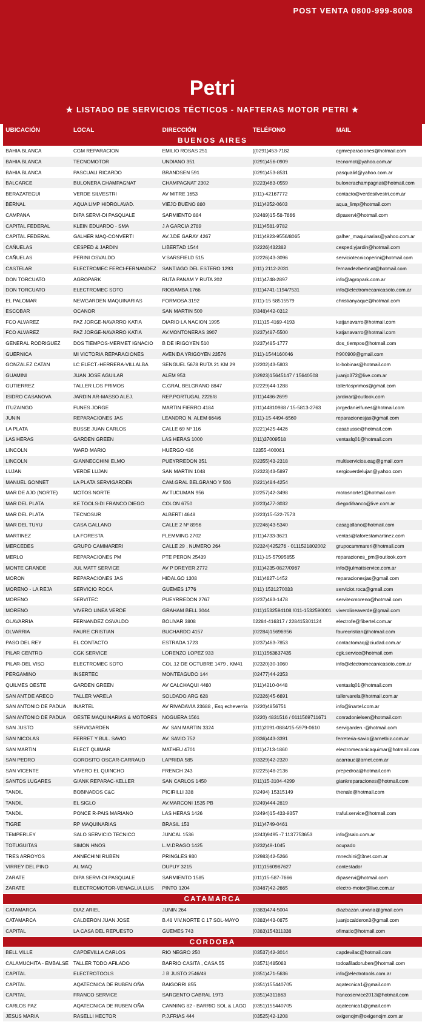POST VENTA 0800-999-8008
Petri
★ LISTADO DE SERVICIOS TÉCTICOS - NAFTERAS MOTOR PETRI ★
| UBICACIÓN | LOCAL | DIRECCIÓN | TELÉFONO | MAIL |
| --- | --- | --- | --- | --- |
| BUENOS AIRES | | | | |
| BAHIA BLANCA | CGM REPARACION | EMILIO ROSAS 251 | ((0291)453-7182 | cgmreparaciones@hotmail.com |
| BAHIA BLANCA | TECNOMOTOR | UNDIANO 351 | (0291)456-0909 | tecnomot@yahoo.com.ar |
| BAHIA BLANCA | PASCUALI RICARDO | BRANDSEN 591 | (0291)453-8531 | pasqualirl@yahoo.com.ar |
| BALCARCE | BULONERA CHAMPAGNAT | CHAMPAGNAT 2302 | (0223)463-0559 | bulonerachampagnat@hotmail.com |
| BERAZATEGUI | VERDE SILVESTRI | AV MITRE 1653 | (011)-42167772 | contacto@verdesilvestri.com.ar |
| BERNAL | AQUA LIMP HIDROLAVAD. | VIEJO BUENO 880 | (011)4252-0603 | aqua_limp@hotmail.com |
| CAMPANA | DIPA SERVI-DI PASQUALE | SARMIENTO 884 | (02489)15-58-7666 | dipaservi@hotmail.com |
| CAPITAL FEDERAL | KLEIN EDUARDO - SMA | J A GARCIA 2789 | (011)4581-9782 | |
| CAPITAL FEDERAL | GALHER MAQ-CONVERTI | AV.J.DE GARAY 4267 | (011)4923-9556/8065 | galher_maquinarias@yahoo.com.ar |
| CAÑUELAS | CESPED & JARDIN | LIBERTAD 1544 | (02226)432382 | cesped.yjardin@hotmail.com |
| CAÑUELAS | PERINI OSVALDO | V.SARSFIELD 515 | (02226)43-3096 | serviciotecnicoperini@hotmail.com |
| CASTELAR | ELECTROMEC FERCI-FERNANDEZ | SANTIAGO DEL ESTERO 1293 | (011) 2112-2031 | fernandezbertinat@hotmail.com |
| DON TORCUATO | AGROPARK | RUTA PANAM Y RUTA 202 | (011)4748-2897 | info@agropark.com.ar |
| DON TORCUATO | ELECTROMEC SOTO | RIOBAMBA 1766 | (011)4741-1194/7531 | info@electromecanicasoto.com.ar |
| EL PALOMAR | NEWGARDEN MAQUINARIAS | FORMOSA 3192 | (011)-15 58515579 | christianyaque@hotmail.com |
| ESCOBAR | OCANOR | SAN MARTIN 500 | (0348)442-0312 | |
| FCO ALVAREZ | PAZ JORGE-NAVARRO KATIA | DIARIO LA NACION 1995 | (011)15-4169-4193 | katjanavarro@hotmail.com |
| FCO ALVAREZ | PAZ JORGE-NAVARRO KATIA | AV.MONTONERAS 3907 | (0237)487-5500 | katjanavarro@hotmail.com |
| GENERAL RODRIGUEZ | DOS TIEMPOS-MERMET IGNACIO | B DE IRIGOYEN 510 | (0237)485-1777 | dos_tiempos@hotmail.com |
| GUERNICA | MI VICTORIA REPARACIONES | AVENIDA YRIGOYEN 23576 | (011)-1544160046 | fr900909@gmail.com |
| GONZALEZ CATAN | LC ELECT.-HERRERA-VILLALBA | SENGUEL 5678 RUTA 21 KM 29 | (02202)43-5803 | lc-bobinas@hotmail.com |
| GUAMINI | JUAN JOSE AGUILAR | ALEM 953 | (02923)15645147 / 15640508 | juanjo372@live.com.ar |
| GUTIERREZ | TALLER LOS PRIMOS | C.GRAL BELGRANO 8847 | (02229)44-1288 | tallerlosprimos@gmail.com |
| ISIDRO CASANOVA | JARDIN AR-MASSO ALEJ. | REP.PORTUGAL 2226/8 | (011)4486-2699 | jardinar@outlook.com |
| ITUZAINGO | FUNES JORGE | MARTIN FIERRO 4184 | (011)44810988 / 15-5813-2763 | jorgedanielfunes@hotmail.com |
| JUNIN | REPARACIONES JAS | LEANDRO N. ALEM 664/6 | (011)-15-4494-6560 | reparacionesjas@gmail.com |
| LA PLATA | BUSSE JUAN CARLOS | CALLE 69 Nº 116 | (0221)425-4426 | casabusse@hotmail.com |
| LAS HERAS | GARDEN GREEN | LAS HERAS 1000 | (011)37009518 | ventaslq01@hotmail.com |
| LINCOLN | WARD MARIO | HUERGO 436 | 02355-400061 | |
| LINCOLN | GIANNECCHINI ELMO | PUEYRREDON 351 | (02355)43-2318 | multiservicios.eag@gmail.com |
| LUJAN | VERDE LUJAN | SAN MARTIN 1048 | (02323)43-5897 | sergioverdelujan@yahoo.com |
| MANUEL GONNET | LA PLATA SERVIGARDEN | CAM.GRAL BELGRANO Y 506 | (0221)484-4254 | |
| MAR DE AJO (NORTE) | MOTOS NORTE | AV.TUCUMAN 956 | (02257)42-3498 | motosnorte1@hotmail.com |
| MAR DEL PLATA | KE TOOLS-DI FRANCO DIEGO | COLON 6750 | (0223)477-3032 | diegodifranco@live.com.ar |
| MAR DEL PLATA | TECNOSUR | ALBERTI 4648 | (0223)15-522-7573 | |
| MAR DEL TUYU | CASA GALLANO | CALLE 2 Nº 8956 | (02246)43-5340 | casagallano@hotmail.com |
| MARTINEZ | LA FORESTA | FLEMMING 2702 | (011)4733-3621 | ventas@laforestamartinez.com |
| MERCEDES | GRUPO CAMMARERI | CALLE 29 , NUMERO 264 | (02324)425276 - 0111521802002 | grupocammareri@hotmail.com |
| MERLO | REPARACIONES PM | PTE PERON 25439 | (011)-15-57995855 | reparaciones_pm@outlook.com |
| MONTE GRANDE | JUL MATT SERVICE | AV P DREYER 2772 | (011)4235-0827/0967 | info@julmattservice.com.ar |
| MORON | REPARACIONES JAS | HIDALGO 1308 | (011)4627-1452 | reparacionesjas@gmail.com |
| MORENO - LA REJA | SERVICIO ROCA | GUEMES 1776 | (011) 1531270033 | serviciot.roca@gmail.com |
| MORENO | SERVITEC | PUEYRREDON 2767 | (0237)463-1478 | servitecmoreno@hotmail.com |
| MORENO | VIVERO LINEA VERDE | GRAHAM BELL 3044 | (011)1532594108 /011-1532590001 | viverolineaverde@gmail.com |
| OLAVARRIA | FERNANDEZ OSVALDO | BOLIVAR 3808 | 02284-416317 / 228415301124 | electrofe@fibertel.com.ar |
| OLVARRIA | FAURE CRISTIAN | BUCHARDO 4157 | (02284)15696956 | faurecristian@hotmail.com |
| PASO DEL REY | EL CONTACTO | ESTRADA 1723 | (0237)463-7853 | contactomaq@ciudad.com.ar |
| PILAR CENTRO | CGK SERVICE | LORENZO LOPEZ 933 | (011)1563637435 | cgk.service@hotmail.com |
| PILAR-DEL VISO | ELECTROMEC SOTO | COL.12 DE OCTUBRE 1479 , KM41 | (02320)30-1060 | info@electromecanicasoto.com.ar |
| PERGAMINO | INSERTEC | MONTEAGUDO 144 | (02477)44-2353 | |
| QUILMES OESTE | GARDEN GREEN | AV CALCHAQUI 4460 | (011)4210-0448 | ventaslq01@hotmail.com |
| SAN ANT.DE ARECO | TALLER VARELA | SOLDADO ARG 628 | (02326)45-6691 | tallervarela@hotmail.com.ar |
| SAN ANTONIO DE PADUA | INARTEL | AV RIVADAVIA 23688 , Esq echeverria | (0220)4856751 | info@inartel.com.ar |
| SAN ANTONIO DE PADUA | OESTE MAQUINARIAS & MOTORES | NOGUERA 1561 | (0220) 4831516 / 0111569711671 | conradonielsen@hotmail.com |
| SAN JUSTO | SERVIGARDEN | AV. SAN MARTIN 3324 | (011)2091-0884/15-5979-0610 | servigarden.-@hotmail.com |
| SAN NICOLAS | FERRET Y BUL. SAVIO | AV. SAVIO 752 | (0336)443-3391 | ferreteria-savio@arnetbiz.com.ar |
| SAN MARTIN | ELECT QUIMAR | MATHEU 4701 | (011)4713-1860 | electromecanicaquimar@hotmail.com |
| SAN PEDRO | GOROSITO OSCAR-CARRAUD | LAPRIDA 585 | (03329)42-2320 | acarrauc@arnet.com.ar |
| SAN VICENTE | VIVERO EL QUINCHO | FRENCH 243 | (02225)48-2136 | prepedroa@hotmail.com |
| SANTOS LUGARES | GIANK REPARAC-KELLER | SAN CARLOS 1450 | (011)15-3104-4299 | giankreparaciones@hotmail.com |
| TANDIL | BOBINADOS C&C | PICIRILLI 338 | (02494) 15315149 | thenale@hotmail.com |
| TANDIL | EL SIGLO | AV.MARCONI 1535 PB | (0249)444-2819 | |
| TANDIL | PONCE R-PAIS MARIANO | LAS HERAS 1426 | (02494)15-433-9357 | traful.service@hotmail.com |
| TIGRE | RP MAQUINARIAS | BRASIL 153 | (011)4749-0461 | |
| TEMPERLEY | SALO SERVICIO TECNICO | JUNCAL 1536 | (4243)9495 -7 1137753653 | info@salo.com.ar |
| TOTUGUITAS | SIMON HNOS | L.M.DRAGO 1425 | (0232)49-1045 | ocupado |
| TRES ARROYOS | ANNECHINI RUBEN | PRINGLES 930 | (02983)42-5266 | rnnechini@3net.com.ar |
| VIRREY DEL PINO | AL MAQ | DUPUY 3215 | (011)1560987627 | contestador |
| ZARATE | DIPA SERVI-DI PASQUALE | SARMIENTO 1585 | (011)15-587-7666 | dipaservi@hotmail.com |
| ZARATE | ELECTROMOTOR-VENAGLIA LUIS | PINTO 1204 | (03487)42-2665 | electro-motor@live.com.ar |
| CATAMARCA | | | | |
| CATAMARCA | DIAZ ARIEL | JUNIN 264 | (0383)474-5004 | diazbazan.urvana@gmail.com |
| CATAMARCA | CALDERON JUAN JOSE | B.48 VIV.NORTE C 17 SOL-MAYO | (0383)443-0875 | juanjocalderon3@gmail.com |
| CAPITAL | LA CASA DEL REPUESTO | GUEMES 743 | (0383)154311338 | ofimatic@hotmail.com |
| CORDOBA | | | | |
| BELL VILLE | CAPDEVILLA CARLOS | RIO NEGRO 250 | (03537)42-3014 | capdevilac@hotmail.com |
| CALAMUCHITA - EMBALSE | TALLER TODO AFILADO | BARRIO CASITA , CASA 55 | (03571)485063 | todoafiladoruben@hotmail.com |
| CAPITAL | ELECTROTOOLS | J B JUSTO 2546/48 | (0351)471-5636 | info@electrotools.com.ar |
| CAPITAL | AQATECNICA DE RUBEN OÑA | BAIGORRI 855 | (0351)155440705 | aqatecnica1@gmail.com |
| CAPITAL | FRANCO SERVICE | SARGENTO CABRAL 1973 | (0351)4311663 | francoservice2013@hotmail.com |
| CARLOS PAZ | AQATECNICA DE RUBEN OÑA | CANNING 82 - BARRIO SOL & LAGO | (0351)155440705 | aqatecnica1@gmail.com |
| JESUS MARIA | RASELLI HECTOR | P.J.FRIAS 444 | (03525)42-1208 | oxigenojm@oxigenojm.com.ar |